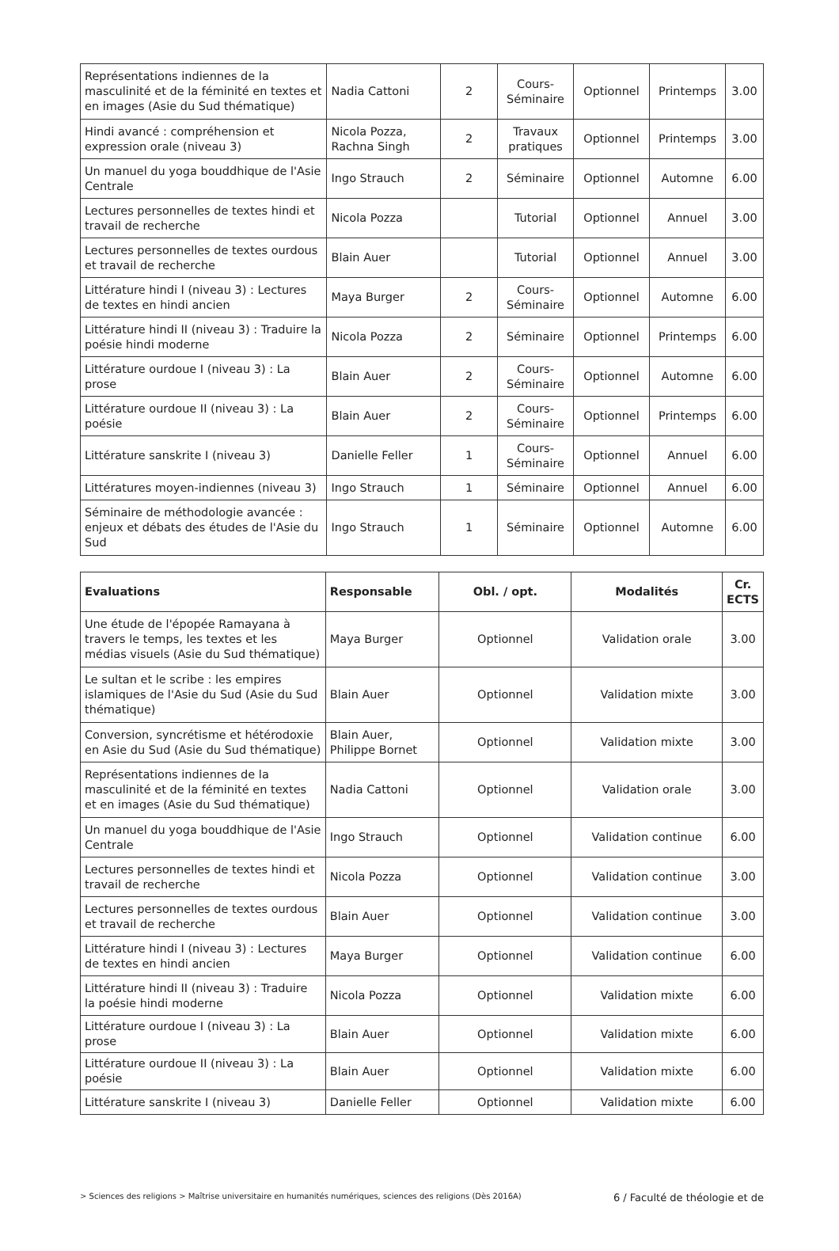| Représentations indiennes de la masculinité et de la féminité en textes et en images (Asie du Sud thématique) | Nadia Cattoni | 2 | Cours-Séminaire | Optionnel | Printemps | 3.00 |
| Hindi avancé : compréhension et expression orale (niveau 3) | Nicola Pozza, Rachna Singh | 2 | Travaux pratiques | Optionnel | Printemps | 3.00 |
| Un manuel du yoga bouddhique de l'Asie Centrale | Ingo Strauch | 2 | Séminaire | Optionnel | Automne | 6.00 |
| Lectures personnelles de textes hindi et travail de recherche | Nicola Pozza | | Tutorial | Optionnel | Annuel | 3.00 |
| Lectures personnelles de textes ourdous et travail de recherche | Blain Auer | | Tutorial | Optionnel | Annuel | 3.00 |
| Littérature hindi I (niveau 3) : Lectures de textes en hindi ancien | Maya Burger | 2 | Cours-Séminaire | Optionnel | Automne | 6.00 |
| Littérature hindi II (niveau 3) : Traduire la poésie hindi moderne | Nicola Pozza | 2 | Séminaire | Optionnel | Printemps | 6.00 |
| Littérature ourdoue I (niveau 3) : La prose | Blain Auer | 2 | Cours-Séminaire | Optionnel | Automne | 6.00 |
| Littérature ourdoue II (niveau 3) : La poésie | Blain Auer | 2 | Cours-Séminaire | Optionnel | Printemps | 6.00 |
| Littérature sanskrite I (niveau 3) | Danielle Feller | 1 | Cours-Séminaire | Optionnel | Annuel | 6.00 |
| Littératures moyen-indiennes (niveau 3) | Ingo Strauch | 1 | Séminaire | Optionnel | Annuel | 6.00 |
| Séminaire de méthodologie avancée : enjeux et débats des études de l'Asie du Sud | Ingo Strauch | 1 | Séminaire | Optionnel | Automne | 6.00 |
| Evaluations | Responsable | Obl. / opt. | Modalités | Cr. ECTS |
| --- | --- | --- | --- | --- |
| Une étude de l'épopée Ramayana à travers le temps, les textes et les médias visuels (Asie du Sud thématique) | Maya Burger | Optionnel | Validation orale | 3.00 |
| Le sultan et le scribe : les empires islamiques de l'Asie du Sud (Asie du Sud thématique) | Blain Auer | Optionnel | Validation mixte | 3.00 |
| Conversion, syncrétisme et hétérodoxie en Asie du Sud (Asie du Sud thématique) | Blain Auer, Philippe Bornet | Optionnel | Validation mixte | 3.00 |
| Représentations indiennes de la masculinité et de la féminité en textes et en images (Asie du Sud thématique) | Nadia Cattoni | Optionnel | Validation orale | 3.00 |
| Un manuel du yoga bouddhique de l'Asie Centrale | Ingo Strauch | Optionnel | Validation continue | 6.00 |
| Lectures personnelles de textes hindi et travail de recherche | Nicola Pozza | Optionnel | Validation continue | 3.00 |
| Lectures personnelles de textes ourdous et travail de recherche | Blain Auer | Optionnel | Validation continue | 3.00 |
| Littérature hindi I (niveau 3) : Lectures de textes en hindi ancien | Maya Burger | Optionnel | Validation continue | 6.00 |
| Littérature hindi II (niveau 3) : Traduire la poésie hindi moderne | Nicola Pozza | Optionnel | Validation mixte | 6.00 |
| Littérature ourdoue I (niveau 3) : La prose | Blain Auer | Optionnel | Validation mixte | 6.00 |
| Littérature ourdoue II (niveau 3) : La poésie | Blain Auer | Optionnel | Validation mixte | 6.00 |
| Littérature sanskrite I (niveau 3) | Danielle Feller | Optionnel | Validation mixte | 6.00 |
> Sciences des religions > Maîtrise universitaire en humanités numériques, sciences des religions (Dès 2016A) 6 / Faculté de théologie et de